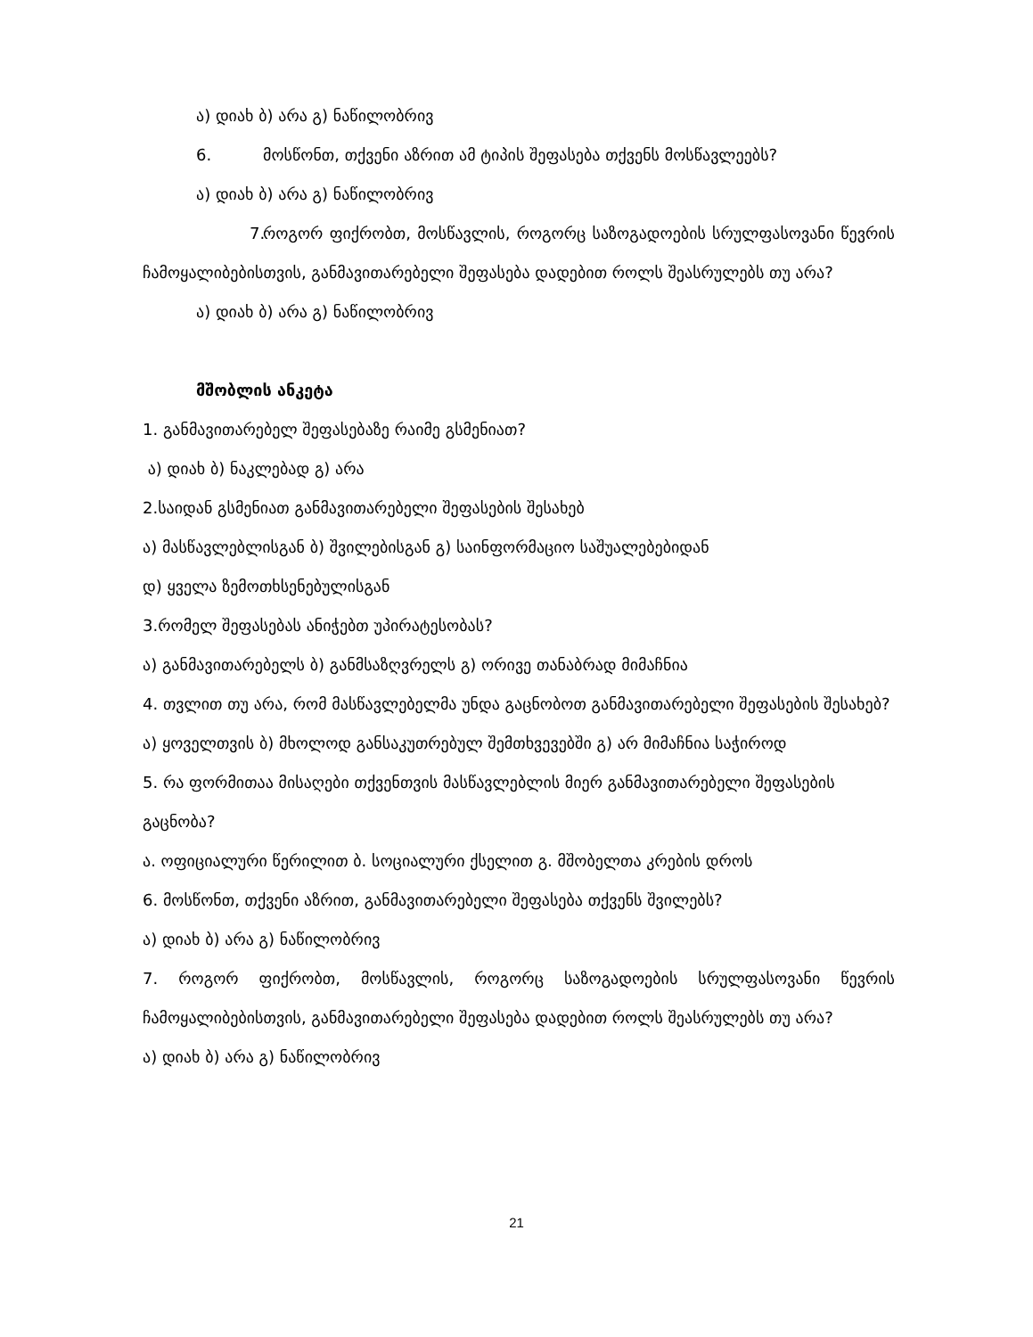ა) დიახ ბ) არა გ) ნაწილობრივ
6. მოსწონთ, თქვენი აზრით ამ ტიპის შეფასება თქვენს მოსწავლეებს?
ა) დიახ ბ) არა გ) ნაწილობრივ
7. როგორ ფიქრობთ, მოსწავლის, როგორც საზოგადოების სრულფასოვანი წევრის ჩამოყალიბებისთვის, განმავითარებელი შეფასება დადებით როლს შეასრულებს თუ არა?
ა) დიახ ბ) არა გ) ნაწილობრივ
მშობლის ანკეტა
1. განმავითარებელ შეფასებაზე რაიმე გსმენიათ?
ა) დიახ ბ) ნაკლებად გ) არა
2.საიდან გსმენიათ განმავითარებელი შეფასების შესახებ
ა) მასწავლებლისგან ბ) შვილებისგან გ) საინფორმაციო საშუალებებიდან
დ) ყველა ზემოთხსენებულისგან
3.რომელ შეფასებას ანიჭებთ უპირატესობას?
ა) განმავითარებელს ბ) განმსაზღვრელს გ) ორივე თანაბრად მიმაჩნია
4. თვლით თუ არა, რომ მასწავლებელმა უნდა გაცნობოთ განმავითარებელი შეფასების შესახებ?
ა) ყოველთვის ბ) მხოლოდ განსაკუთრებულ შემთხვევებში გ) არ მიმაჩნია საჭიროდ
5. რა ფორმითაა მისაღები თქვენთვის მასწავლებლის მიერ განმავითარებელი შეფასების გაცნობა?
ა. ოფიციალური წერილით ბ. სოციალური ქსელით გ. მშობელთა კრების დროს
6. მოსწონთ, თქვენი აზრით, განმავითარებელი შეფასება თქვენს შვილებს?
ა) დიახ ბ) არა გ) ნაწილობრივ
7. როგორ ფიქრობთ, მოსწავლის, როგორც საზოგადოების სრულფასოვანი წევრის ჩამოყალიბებისთვის, განმავითარებელი შეფასება დადებით როლს შეასრულებს თუ არა?
ა) დიახ ბ) არა გ) ნაწილობრივ
21